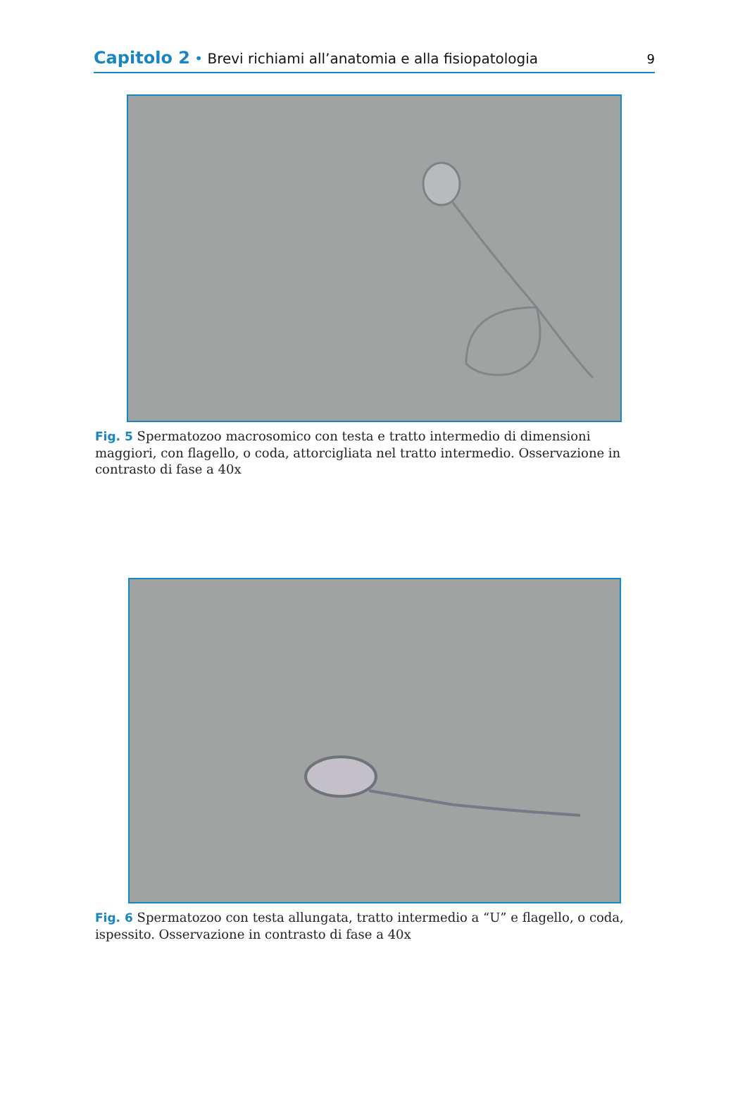Capitolo 2 • Brevi richiami all’anatomia e alla fisiopatologia 9
Fig. 5 Spermatozoo macrosomico con testa e tratto intermedio di dimensioni maggiori, con flagello, o coda, attorcigliata nel tratto intermedio. Osservazione in contrasto di fase a 40x
Fig. 6 Spermatozoo con testa allungata, tratto intermedio a “U” e flagello, o coda, ispessito. Osservazione in contrasto di fase a 40x